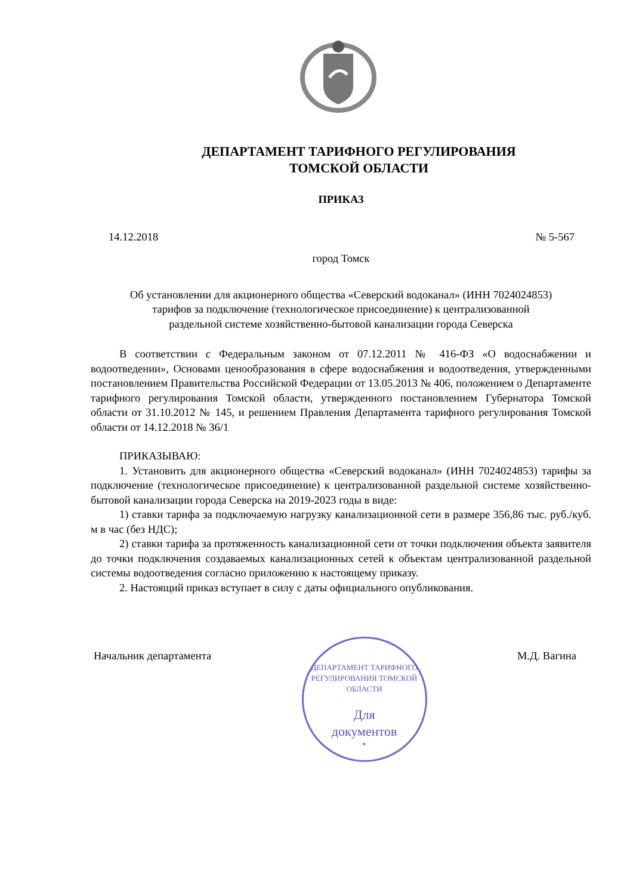ДЕПАРТАМЕНТ ТАРИФНОГО РЕГУЛИРОВАНИЯ
ТОМСКОЙ ОБЛАСТИ
ПРИКАЗ
14.12.2018 № 5-567
город Томск
Об установлении для акционерного общества «Северский водоканал» (ИНН 7024024853)
тарифов за подключение (технологическое присоединение) к централизованной
раздельной системе хозяйственно-бытовой канализации города Северска
В соответствии с Федеральным законом от 07.12.2011 № 416-ФЗ «О водоснабжении и водоотведении», Основами ценообразования в сфере водоснабжения и водоотведения, утвержденными постановлением Правительства Российской Федерации от 13.05.2013 № 406, положением о Департаменте тарифного регулирования Томской области, утвержденного постановлением Губернатора Томской области от 31.10.2012 № 145, и решением Правления Департамента тарифного регулирования Томской области от 14.12.2018 № 36/1
ПРИКАЗЫВАЮ:
1. Установить для акционерного общества «Северский водоканал» (ИНН 7024024853) тарифы за подключение (технологическое присоединение) к централизованной раздельной системе хозяйственно-бытовой канализации города Северска на 2019-2023 годы в виде:
1) ставки тарифа за подключаемую нагрузку канализационной сети в размере 356,86 тыс. руб./куб. м в час (без НДС);
2) ставки тарифа за протяженность канализационной сети от точки подключения объекта заявителя до точки подключения создаваемых канализационных сетей к объектам централизованной раздельной системы водоотведения согласно приложению к настоящему приказу.
2. Настоящий приказ вступает в силу с даты официального опубликования.
Начальник департамента
ДЕПАРТАМЕНТ ТАРИФНОГО РЕГУЛИРОВАНИЯ ТОМСКОЙ ОБЛАСТИ
Для
документов
*
М.Д. Вагина